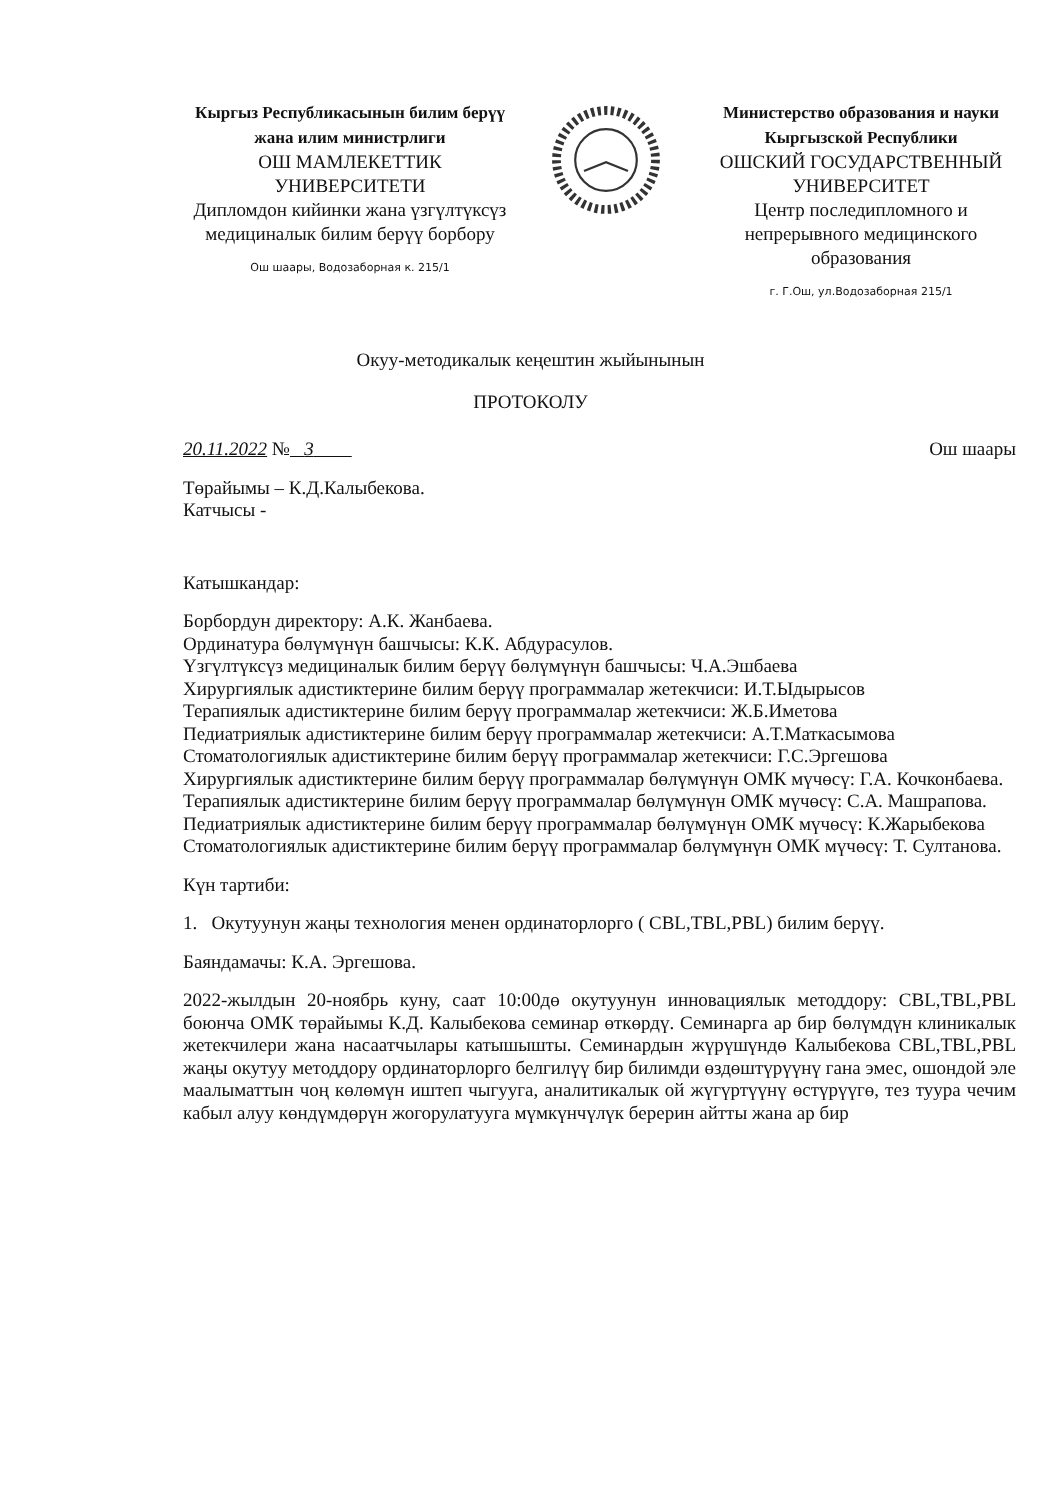Кыргыз Республикасынын билим берүү жана илим министрлиги
ОШ МАМЛЕКЕТТИК УНИВЕРСИТЕТИ
Дипломдон кийинки жана үзгүлтүксүз медициналык билим берүү борбору
Ош шаары, Водозаборная к. 215/1
Министерство образования и науки Кыргызской Республики
ОШСКИЙ ГОСУДАРСТВЕННЫЙ УНИВЕРСИТЕТ
Центр последипломного и непрерывного медицинского образования
г. Г.Ош, ул.Водозаборная 215/1
Окуу-методикалык кеңештин жыйынынын
ПРОТОКОЛУ
20.11.2022 № 3 Ош шаары
Төрайымы – К.Д.Калыбекова.
Катчысы -
Катышкандар:
Борбордун директору: А.К. Жанбаева.
Ординатура бөлүмүнүн башчысы: К.К. Абдурасулов.
Үзгүлтүксүз медициналык билим берүү бөлүмүнүн башчысы: Ч.А.Эшбаева
Хирургиялык адистиктерине билим берүү программалар жетекчиси: И.Т.Ыдырысов
Терапиялык адистиктерине билим берүү программалар жетекчиси: Ж.Б.Иметова
Педиатриялык адистиктерине билим берүү программалар жетекчиси: А.Т.Маткасымова
Стоматологиялык адистиктерине билим берүү программалар жетекчиси: Г.С.Эргешова
Хирургиялык адистиктерине билим берүү программалар бөлүмүнүн ОМК мүчөсү: Г.А. Кочконбаева.
Терапиялык адистиктерине билим берүү программалар бөлүмүнүн ОМК мүчөсү: С.А. Машрапова.
Педиатриялык адистиктерине билим берүү программалар бөлүмүнүн ОМК мүчөсү: К.Жарыбекова
Стоматологиялык адистиктерине билим берүү программалар бөлүмүнүн ОМК мүчөсү: Т. Султанова.
Күн тартиби:
1. Окутуунун жаңы технология менен ординаторлорго ( CBL,TBL,PBL) билим берүү.
Баяндамачы: К.А. Эргешова.
2022-жылдын 20-ноябрь куну, саат 10:00дө окутуунун инновациялык методдору: CBL,TBL,PBL боюнча ОМК төрайымы К.Д. Калыбекова семинар өткөрдү. Семинарга ар бир бөлүмдүн клиникалык жетекчилери жана насаатчылары катышышты. Семинардын жүрүшүндө Калыбекова CBL,TBL,PBL жаңы окутуу методдору ординаторлорго белгилүү бир билимди өздөштүрүүнү гана эмес, ошондой эле маалыматтын чоң көлөмүн иштеп чыгууга, аналитикалык ой жүгүртүүнү өстүрүүгө, тез туура чечим кабыл алуу көндүмдөрүн жогорулатууга мүмкүнчүлүк берерин айтты жана ар бир